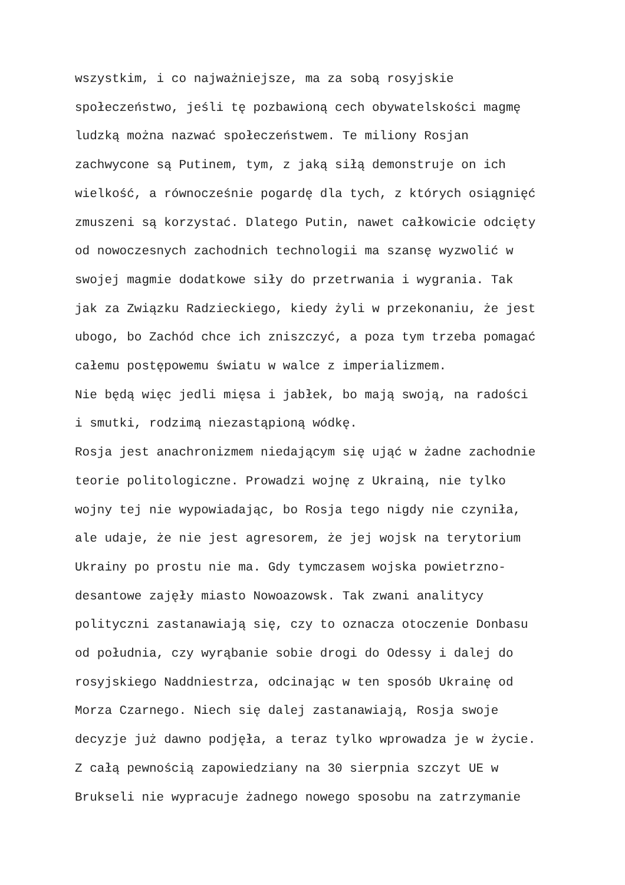wszystkim, i co najważniejsze, ma za sobą rosyjskie
społeczeństwo, jeśli tę pozbawioną cech obywatelskości magmę
ludzką można nazwać społeczeństwem. Te miliony Rosjan
zachwycone są Putinem, tym, z jaką siłą demonstruje on ich
wielkość, a równocześnie pogardę dla tych, z których osiągnięć
zmuszeni są korzystać. Dlatego Putin, nawet całkowicie odcięty
od nowoczesnych zachodnich technologii ma szansę wyzwolić w
swojej magmie dodatkowe siły do przetrwania i wygrania. Tak
jak za Związku Radzieckiego, kiedy żyli w przekonaniu, że jest
ubogo, bo Zachód chce ich zniszczyć, a poza tym trzeba pomagać
całemu postępowemu światu w walce z imperializmem.
Nie będą więc jedli mięsa i jabłek, bo mają swoją, na radości
i smutki, rodzimą niezastąpioną wódkę.
Rosja jest anachronizmem niedającym się ująć w żadne zachodnie
teorie politologiczne. Prowadzi wojnę z Ukrainą, nie tylko
wojny tej nie wypowiadając, bo Rosja tego nigdy nie czyniła,
ale udaje, że nie jest agresorem, że jej wojsk na terytorium
Ukrainy po prostu nie ma. Gdy tymczasem wojska powietrzno-
desantowe zajęły miasto Nowoazowsk. Tak zwani analitycy
polityczni zastanawiają się, czy to oznacza otoczenie Donbasu
od południa, czy wyrąbanie sobie drogi do Odessy i dalej do
rosyjskiego Naddniestrza, odcinając w ten sposób Ukrainę od
Morza Czarnego. Niech się dalej zastanawiają, Rosja swoje
decyzje już dawno podjęła, a teraz tylko wprowadza je w życie.
Z całą pewnością zapowiedziany na 30 sierpnia szczyt UE w
Brukseli nie wypracuje żadnego nowego sposobu na zatrzymanie